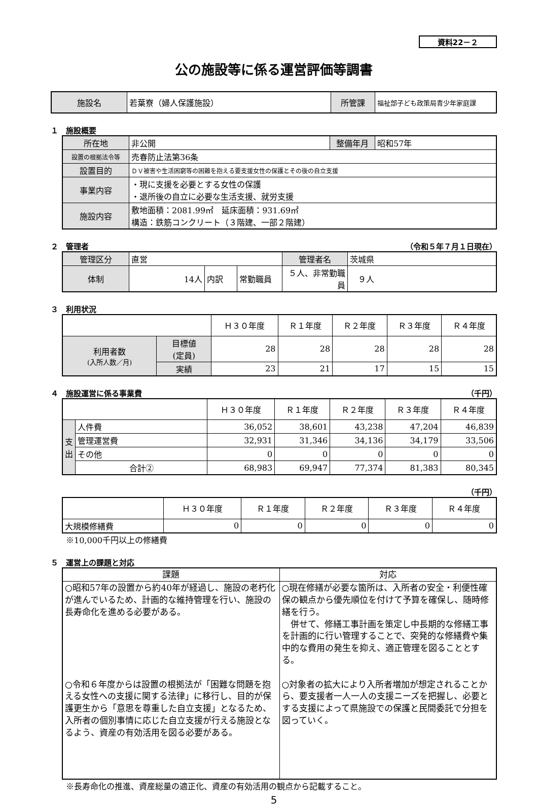資料22－２
公の施設等に係る運営評価等調書
| 施設名 | 若葉寮（婦人保護施設） | 所管課 | 福祉部子ども政策局青少年家庭課 |
１　施設概要
| 所在地 | 非公開 | 整備年月 | 昭和57年 |
| 設置の根拠法令等 | 売春防止法第36条 | | |
| 設置目的 | ＤＶ被害や生活困窮等の困難を抱える要支援女性の保護とその後の自立支援 | | |
| 事業内容 | ・現に支援を必要とする女性の保護 ・退所後の自立に必要な生活支援、就労支援 | | |
| 施設内容 | 敷地面積：2081.99㎡ 延床面積：931.69㎡ 構造：鉄筋コンクリート（３階建、一部２階建） | | |
２　管理者 （令和５年７月１日現在）
| 管理区分 | 直営 | | | 管理者名 | 茨城県 |
| 体制 | 14人 | 内訳 | 常勤職員 | ５人、非常勤職員 | ９人 |
３　利用状況
| | | Ｈ３０年度 | Ｒ１年度 | Ｒ２年度 | Ｒ３年度 | Ｒ４年度 |
| 利用者数 (入所人数／月) | 目標値 (定員) | 28 | 28 | 28 | 28 | 28 |
| | 実績 | 23 | 21 | 17 | 15 | 15 |
４　施設運営に係る事業費 （千円）
| | | Ｈ３０年度 | Ｒ１年度 | Ｒ２年度 | Ｒ３年度 | Ｒ４年度 |
| 支 出 | 人件費 | 36,052 | 38,601 | 43,238 | 47,204 | 46,839 |
| | 管理運営費 | 32,931 | 31,346 | 34,136 | 34,179 | 33,506 |
| | その他 | 0 | 0 | 0 | 0 | 0 |
| | 合計② | 68,983 | 69,947 | 77,374 | 81,383 | 80,345 |
（千円）
| | Ｈ３０年度 | Ｒ１年度 | Ｒ２年度 | Ｒ３年度 | Ｒ４年度 |
| 大規模修繕費 | 0 | 0 | 0 | 0 | 0 |
※10,000千円以上の修繕費
５　運営上の課題と対応
| 課題 | 対応 |
| ○昭和57年の設置から約40年が経過し、施設の老朽化が進んでいるため、計画的な維持管理を行い、施設の長寿命化を進める必要がある。 ○令和６年度からは設置の根拠法が「困難な問題を抱える女性への支援に関する法律」に移行し、目的が保護更生から「意思を尊重した自立支援」となるため、入所者の個別事情に応じた自立支援が行える施設となるよう、資産の有効活用を図る必要がある。 | ○現在修繕が必要な箇所は、入所者の安全・利便性確保の観点から優先順位を付けて予算を確保し、随時修繕を行う。 併せて、修繕工事計画を策定し中長期的な修繕工事を計画的に行い管理することで、突発的な修繕費や集中的な費用の発生を抑え、適正管理を図ることとする。 ○対象者の拡大により入所者増加が想定されることから、要支援者一人一人の支援ニーズを把握し、必要とする支援によって県施設での保護と民間委託で分担を図っていく。 |
※長寿命化の推進、資産総量の適正化、資産の有効活用の観点から記載すること。
5